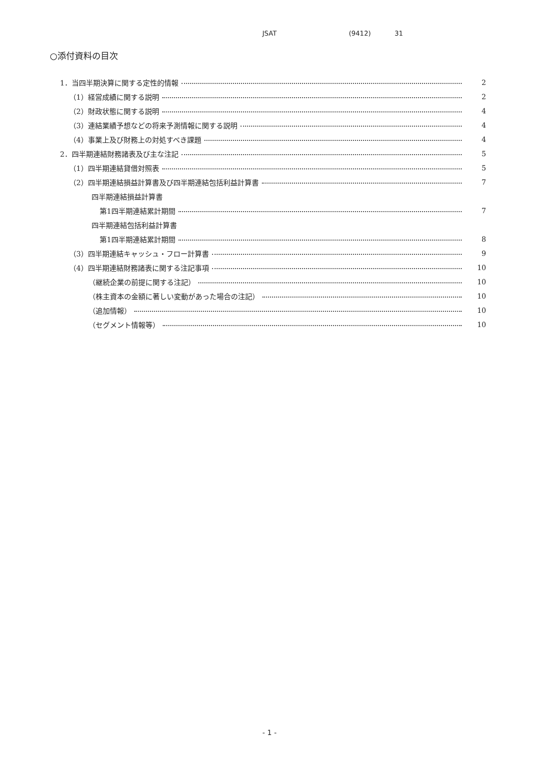JSAT (9412) 31
○添付資料の目次
1．当四半期決算に関する定性的情報 2
（1）経営成績に関する説明 2
（2）財政状態に関する説明 4
（3）連結業績予想などの将来予測情報に関する説明 4
（4）事業上及び財務上の対処すべき課題 4
2．四半期連結財務諸表及び主な注記 5
（1）四半期連結貸借対照表 5
（2）四半期連結損益計算書及び四半期連結包括利益計算書 7
四半期連結損益計算書
第1四半期連結累計期間 7
四半期連結包括利益計算書
第1四半期連結累計期間 8
（3）四半期連結キャッシュ・フロー計算書 9
（4）四半期連結財務諸表に関する注記事項 10
（継続企業の前提に関する注記） 10
（株主資本の金額に著しい変動があった場合の注記） 10
（追加情報） 10
（セグメント情報等） 10
- 1 -